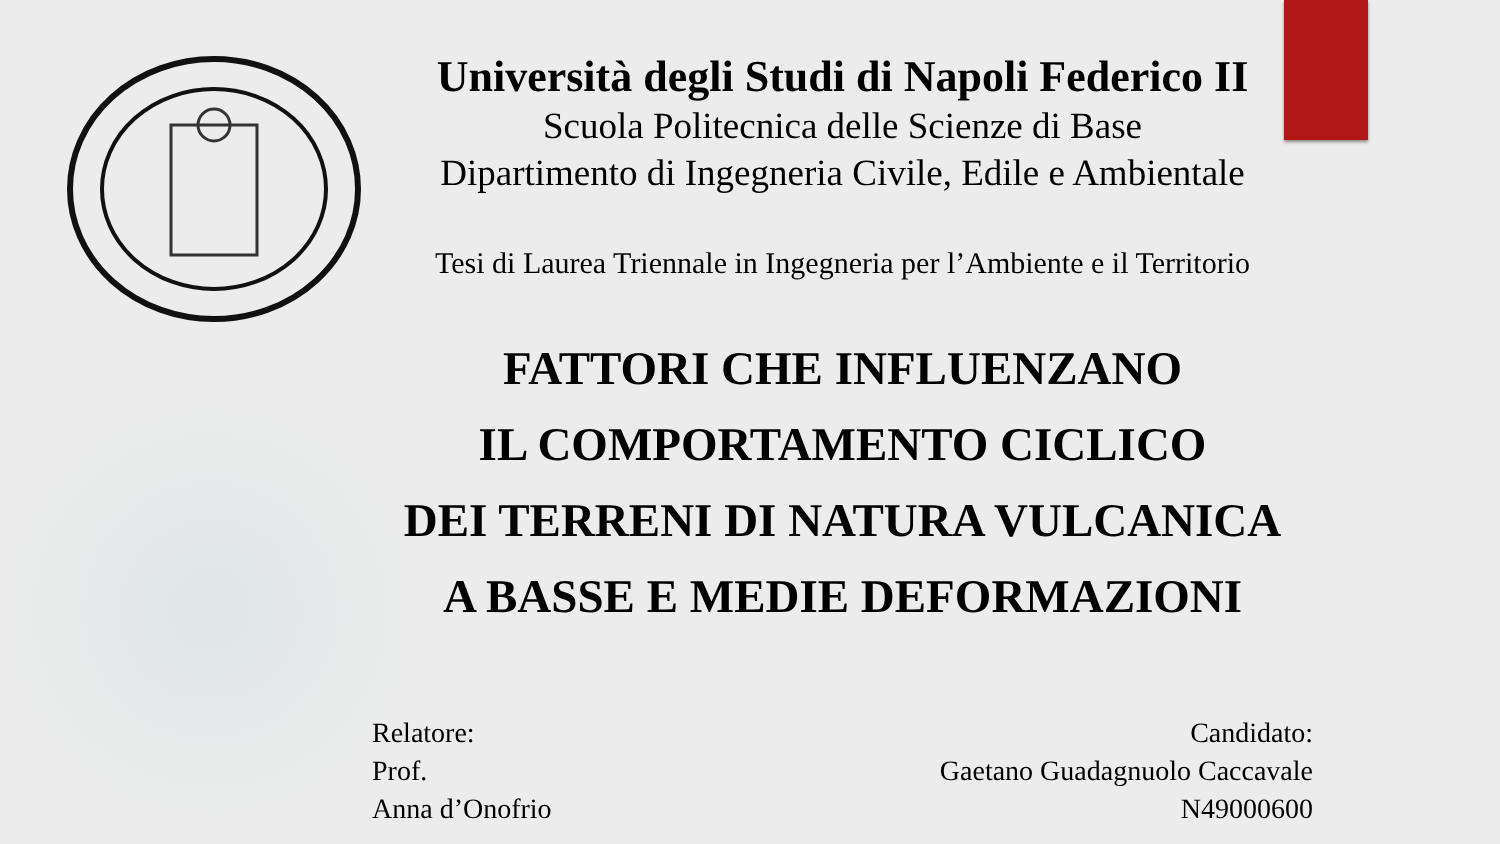Università degli Studi di Napoli Federico II
Scuola Politecnica delle Scienze di Base
Dipartimento di Ingegneria Civile, Edile e Ambientale
Tesi di Laurea Triennale in Ingegneria per l’Ambiente e il Territorio
FATTORI CHE INFLUENZANO
IL COMPORTAMENTO CICLICO
DEI TERRENI DI NATURA VULCANICA
A BASSE E MEDIE DEFORMAZIONI
Relatore:
Prof.
Anna d’Onofrio
Candidato:
Gaetano Guadagnuolo Caccavale
N49000600